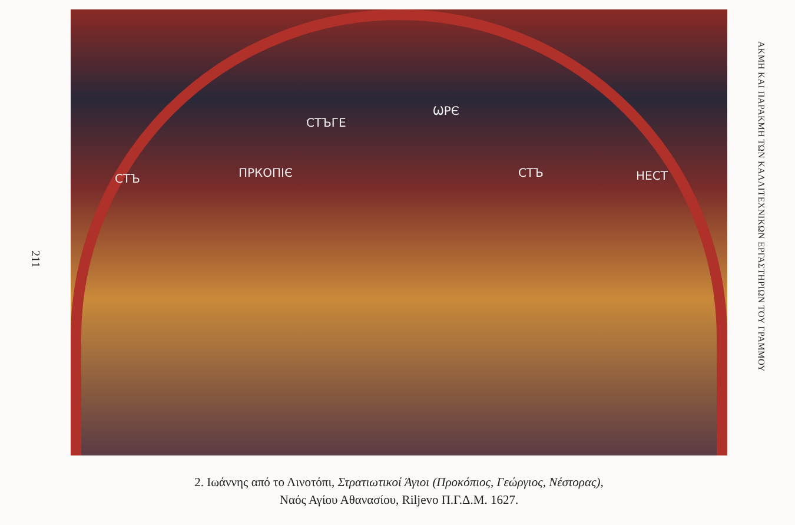211
СТЪ ПРКОПІЄ
СТЪГЕ
ѠРЄ
СТЪ НЕСТ
2. Ιωάννης από το Λινοτόπι, Στρατιωτικοί Άγιοι (Προκόπιος, Γεώργιος, Νέστορας),
Ναός Αγίου Αθανασίου, Riljevo Π.Γ.Δ.Μ. 1627.
ΑΚΜΗ ΚΑΙ ΠΑΡΑΚΜΗ ΤΩΝ ΚΑΛΛΙΤΕΧΝΙΚΩΝ ΕΡΓΑΣΤΗΡΙΩΝ ΤΟΥ ΓΡΑΜΜΟΥ